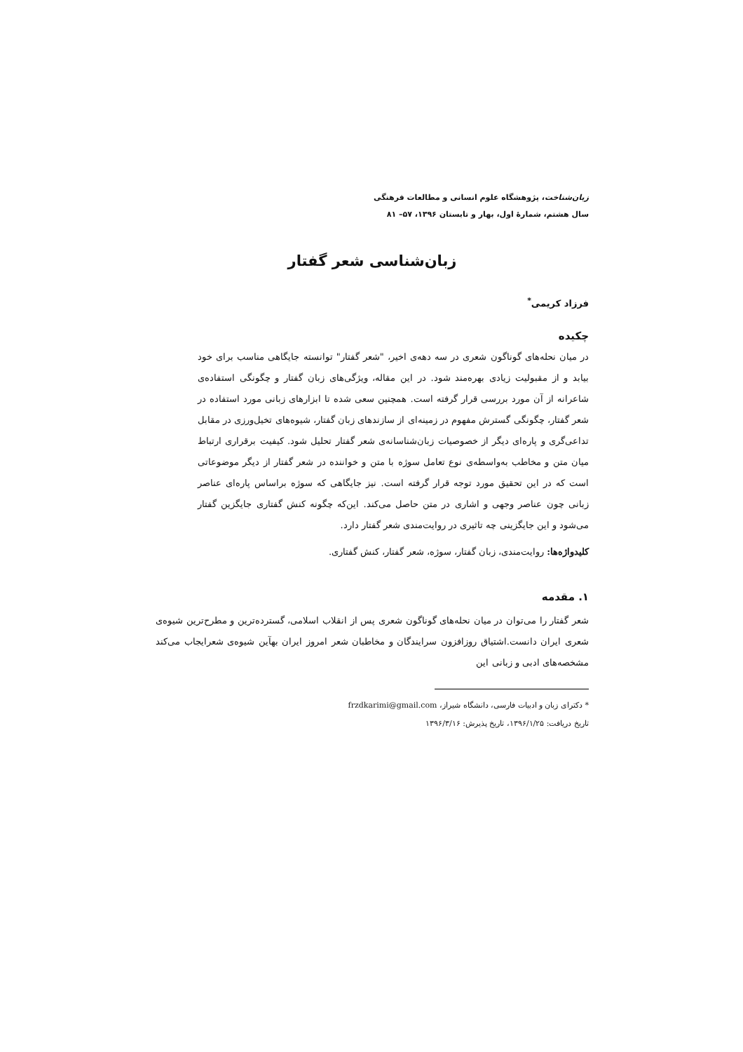زبان‌شناخت، پژوهشگاه علوم انسانی و مطالعات فرهنگی
سال هشتم، شمارهٔ اول، بهار و تابستان ۱۳۹۶، ۵۷– ۸۱
زبان‌شناسی شعر گفتار
فرزاد کریمی<sup>*</sup>
چکیده
در میان نحله‌های گوناگون شعری در سه دهه‌ی اخیر، "شعر گفتار" توانسته جایگاهی مناسب برای خود بیابد و از مقبولیت زیادی بهره‌مند شود. در این مقاله، ویژگی‌های زبان گفتار و چگونگی استفاده‌ی شاعرانه از آن مورد بررسی قرار گرفته است. همچنین سعی شده تا ابزارهای زبانی مورد استفاده در شعر گفتار، چگونگی گسترش مفهوم در زمینه‌ای از سازندهای زبان گفتار، شیوه‌های تخیل‌ورزی در مقابل تداعی‌گری و پاره‌ای دیگر از خصوصیات زبان‌شناسانه‌ی شعر گفتار تحلیل شود. کیفیت برقراری ارتباط میان متن و مخاطب به‌واسطه‌ی نوع تعامل سوژه با متن و خواننده در شعر گفتار از دیگر موضوعاتی است که در این تحقیق مورد توجه قرار گرفته است. نیز جایگاهی که سوژه براساس پاره‌ای عناصر زبانی چون عناصر وجهی و اشاری در متن حاصل می‌کند. این‌که چگونه کنش گفتاری جایگزین گفتار می‌شود و این جایگزینی چه تاثیری در روایت‌مندی شعر گفتار دارد.
کلیدواژه‌ها: روایت‌مندی، زبان گفتار، سوژه، شعر گفتار، کنش گفتاری.
۱. مقدمه
شعر گفتار را می‌توان در میان نحله‌های گوناگون شعری پس از انقلاب اسلامی، گسترده‌ترین و مطرح‌ترین شیوه‌ی شعری ایران دانست.اشتیاق روزافزون سرایندگان و مخاطبان شعر امروز ایران بهآین شیوه‌ی شعرایجاب می‌کند مشخصه‌های ادبی و زبانی این
* دکترای زبان و ادبیات فارسی، دانشگاه شیراز، frzdkarimi@gmail.com
تاریخ دریافت: ۱۳۹۶/۱/۲۵، تاریخ پذیرش: ۱۳۹۶/۳/۱۶